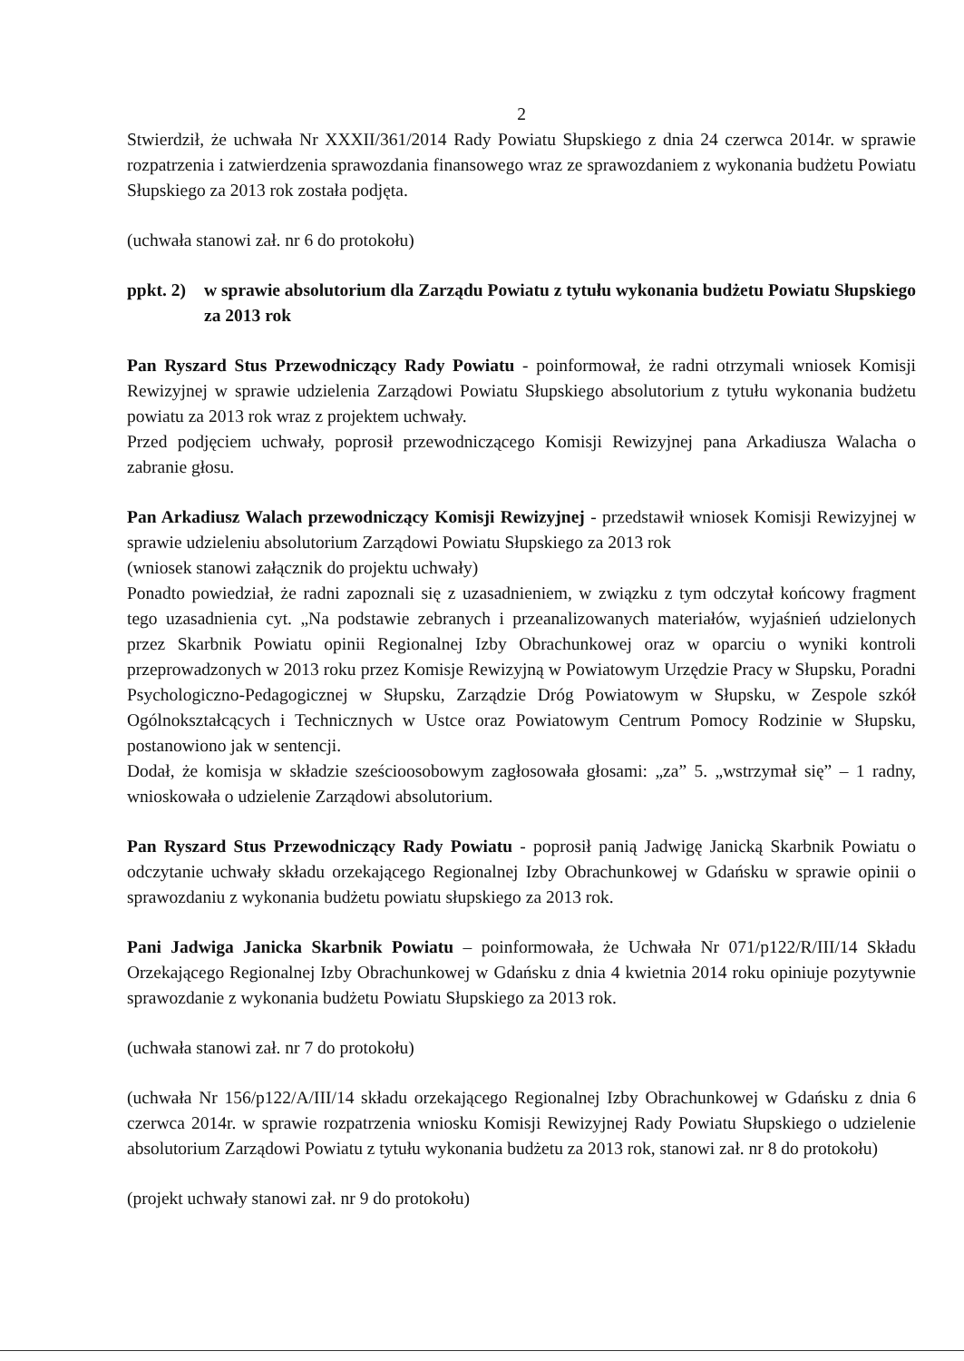2
Stwierdził, że uchwała Nr XXXII/361/2014 Rady Powiatu Słupskiego z dnia 24 czerwca 2014r. w sprawie rozpatrzenia i zatwierdzenia sprawozdania finansowego wraz ze sprawozdaniem z wykonania budżetu Powiatu Słupskiego za 2013 rok została podjęta.
(uchwała stanowi zał. nr 6 do protokołu)
ppkt. 2) w sprawie absolutorium dla Zarządu Powiatu z tytułu wykonania budżetu Powiatu Słupskiego za 2013 rok
Pan Ryszard Stus Przewodniczący Rady Powiatu - poinformował, że radni otrzymali wniosek Komisji Rewizyjnej w sprawie udzielenia Zarządowi Powiatu Słupskiego absolutorium z tytułu wykonania budżetu powiatu za 2013 rok wraz z projektem uchwały.
Przed podjęciem uchwały, poprosił przewodniczącego Komisji Rewizyjnej pana Arkadiusza Walacha o zabranie głosu.
Pan Arkadiusz Walach przewodniczący Komisji Rewizyjnej - przedstawił wniosek Komisji Rewizyjnej w sprawie udzieleniu absolutorium Zarządowi Powiatu Słupskiego za 2013 rok
(wniosek stanowi załącznik do projektu uchwały)
Ponadto powiedział, że radni zapoznali się z uzasadnieniem, w związku z tym odczytał końcowy fragment tego uzasadnienia cyt. „Na podstawie zebranych i przeanalizowanych materiałów, wyjaśnień udzielonych przez Skarbnik Powiatu opinii Regionalnej Izby Obrachunkowej oraz w oparciu o wyniki kontroli przeprowadzonych w 2013 roku przez Komisje Rewizyjną w Powiatowym Urzędzie Pracy w Słupsku, Poradni Psychologiczno-Pedagogicznej w Słupsku, Zarządzie Dróg Powiatowym w Słupsku, w Zespole szkół Ogólnokształcących i Technicznych w Ustce oraz Powiatowym Centrum Pomocy Rodzinie w Słupsku, postanowiono jak w sentencji.
Dodał, że komisja w składzie sześcioosobowym zagłosowała głosami: „za” 5. „wstrzymał się” – 1 radny, wnioskowała o udzielenie Zarządowi absolutorium.
Pan Ryszard Stus Przewodniczący Rady Powiatu - poprosił panią Jadwigę Janicką Skarbnik Powiatu o odczytanie uchwały składu orzekającego Regionalnej Izby Obrachunkowej w Gdańsku w sprawie opinii o sprawozdaniu z wykonania budżetu powiatu słupskiego za 2013 rok.
Pani Jadwiga Janicka Skarbnik Powiatu – poinformowała, że Uchwała Nr 071/p122/R/III/14 Składu Orzekającego Regionalnej Izby Obrachunkowej w Gdańsku z dnia 4 kwietnia 2014 roku opiniuje pozytywnie sprawozdanie z wykonania budżetu Powiatu Słupskiego za 2013 rok.
(uchwała stanowi zał. nr 7 do protokołu)
(uchwała Nr 156/p122/A/III/14 składu orzekającego Regionalnej Izby Obrachunkowej w Gdańsku z dnia 6 czerwca 2014r. w sprawie rozpatrzenia wniosku Komisji Rewizyjnej Rady Powiatu Słupskiego o udzielenie absolutorium Zarządowi Powiatu z tytułu wykonania budżetu za 2013 rok, stanowi zał. nr 8 do protokołu)
(projekt uchwały stanowi zał. nr 9 do protokołu)